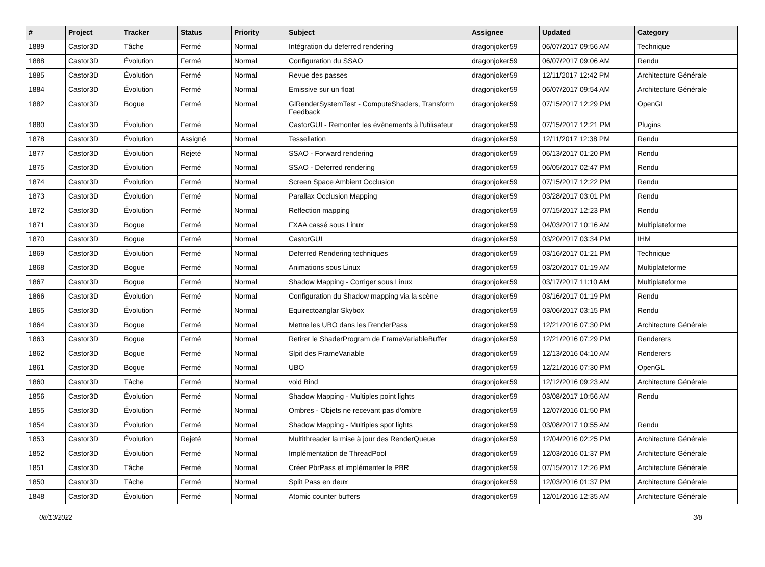| # | Project | Tracker | Status | Priority | Subject | Assignee | Updated | Category |
| --- | --- | --- | --- | --- | --- | --- | --- | --- |
| 1889 | Castor3D | Tâche | Fermé | Normal | Intégration du deferred rendering | dragonjoker59 | 06/07/2017 09:56 AM | Technique |
| 1888 | Castor3D | Évolution | Fermé | Normal | Configuration du SSAO | dragonjoker59 | 06/07/2017 09:06 AM | Rendu |
| 1885 | Castor3D | Évolution | Fermé | Normal | Revue des passes | dragonjoker59 | 12/11/2017 12:42 PM | Architecture Générale |
| 1884 | Castor3D | Évolution | Fermé | Normal | Emissive sur un float | dragonjoker59 | 06/07/2017 09:54 AM | Architecture Générale |
| 1882 | Castor3D | Bogue | Fermé | Normal | GlRenderSystemTest - ComputeShaders, Transform Feedback | dragonjoker59 | 07/15/2017 12:29 PM | OpenGL |
| 1880 | Castor3D | Évolution | Fermé | Normal | CastorGUI - Remonter les évènements à l'utilisateur | dragonjoker59 | 07/15/2017 12:21 PM | Plugins |
| 1878 | Castor3D | Évolution | Assigné | Normal | Tessellation | dragonjoker59 | 12/11/2017 12:38 PM | Rendu |
| 1877 | Castor3D | Évolution | Rejeté | Normal | SSAO - Forward rendering | dragonjoker59 | 06/13/2017 01:20 PM | Rendu |
| 1875 | Castor3D | Évolution | Fermé | Normal | SSAO - Deferred rendering | dragonjoker59 | 06/05/2017 02:47 PM | Rendu |
| 1874 | Castor3D | Évolution | Fermé | Normal | Screen Space Ambient Occlusion | dragonjoker59 | 07/15/2017 12:22 PM | Rendu |
| 1873 | Castor3D | Évolution | Fermé | Normal | Parallax Occlusion Mapping | dragonjoker59 | 03/28/2017 03:01 PM | Rendu |
| 1872 | Castor3D | Évolution | Fermé | Normal | Reflection mapping | dragonjoker59 | 07/15/2017 12:23 PM | Rendu |
| 1871 | Castor3D | Bogue | Fermé | Normal | FXAA cassé sous Linux | dragonjoker59 | 04/03/2017 10:16 AM | Multiplateforme |
| 1870 | Castor3D | Bogue | Fermé | Normal | CastorGUI | dragonjoker59 | 03/20/2017 03:34 PM | IHM |
| 1869 | Castor3D | Évolution | Fermé | Normal | Deferred Rendering techniques | dragonjoker59 | 03/16/2017 01:21 PM | Technique |
| 1868 | Castor3D | Bogue | Fermé | Normal | Animations sous Linux | dragonjoker59 | 03/20/2017 01:19 AM | Multiplateforme |
| 1867 | Castor3D | Bogue | Fermé | Normal | Shadow Mapping - Corriger sous Linux | dragonjoker59 | 03/17/2017 11:10 AM | Multiplateforme |
| 1866 | Castor3D | Évolution | Fermé | Normal | Configuration du Shadow mapping via la scène | dragonjoker59 | 03/16/2017 01:19 PM | Rendu |
| 1865 | Castor3D | Évolution | Fermé | Normal | Equirectoanglar Skybox | dragonjoker59 | 03/06/2017 03:15 PM | Rendu |
| 1864 | Castor3D | Bogue | Fermé | Normal | Mettre les UBO dans les RenderPass | dragonjoker59 | 12/21/2016 07:30 PM | Architecture Générale |
| 1863 | Castor3D | Bogue | Fermé | Normal | Retirer le ShaderProgram de FrameVariableBuffer | dragonjoker59 | 12/21/2016 07:29 PM | Renderers |
| 1862 | Castor3D | Bogue | Fermé | Normal | Slpit des FrameVariable | dragonjoker59 | 12/13/2016 04:10 AM | Renderers |
| 1861 | Castor3D | Bogue | Fermé | Normal | UBO | dragonjoker59 | 12/21/2016 07:30 PM | OpenGL |
| 1860 | Castor3D | Tâche | Fermé | Normal | void Bind | dragonjoker59 | 12/12/2016 09:23 AM | Architecture Générale |
| 1856 | Castor3D | Évolution | Fermé | Normal | Shadow Mapping - Multiples point lights | dragonjoker59 | 03/08/2017 10:56 AM | Rendu |
| 1855 | Castor3D | Évolution | Fermé | Normal | Ombres - Objets ne recevant pas d'ombre | dragonjoker59 | 12/07/2016 01:50 PM | |
| 1854 | Castor3D | Évolution | Fermé | Normal | Shadow Mapping - Multiples spot lights | dragonjoker59 | 03/08/2017 10:55 AM | Rendu |
| 1853 | Castor3D | Évolution | Rejeté | Normal | Multithreader la mise à jour des RenderQueue | dragonjoker59 | 12/04/2016 02:25 PM | Architecture Générale |
| 1852 | Castor3D | Évolution | Fermé | Normal | Implémentation de ThreadPool | dragonjoker59 | 12/03/2016 01:37 PM | Architecture Générale |
| 1851 | Castor3D | Tâche | Fermé | Normal | Créer PbrPass et implémenter le PBR | dragonjoker59 | 07/15/2017 12:26 PM | Architecture Générale |
| 1850 | Castor3D | Tâche | Fermé | Normal | Split Pass en deux | dragonjoker59 | 12/03/2016 01:37 PM | Architecture Générale |
| 1848 | Castor3D | Évolution | Fermé | Normal | Atomic counter buffers | dragonjoker59 | 12/01/2016 12:35 AM | Architecture Générale |
08/13/2022 3/8